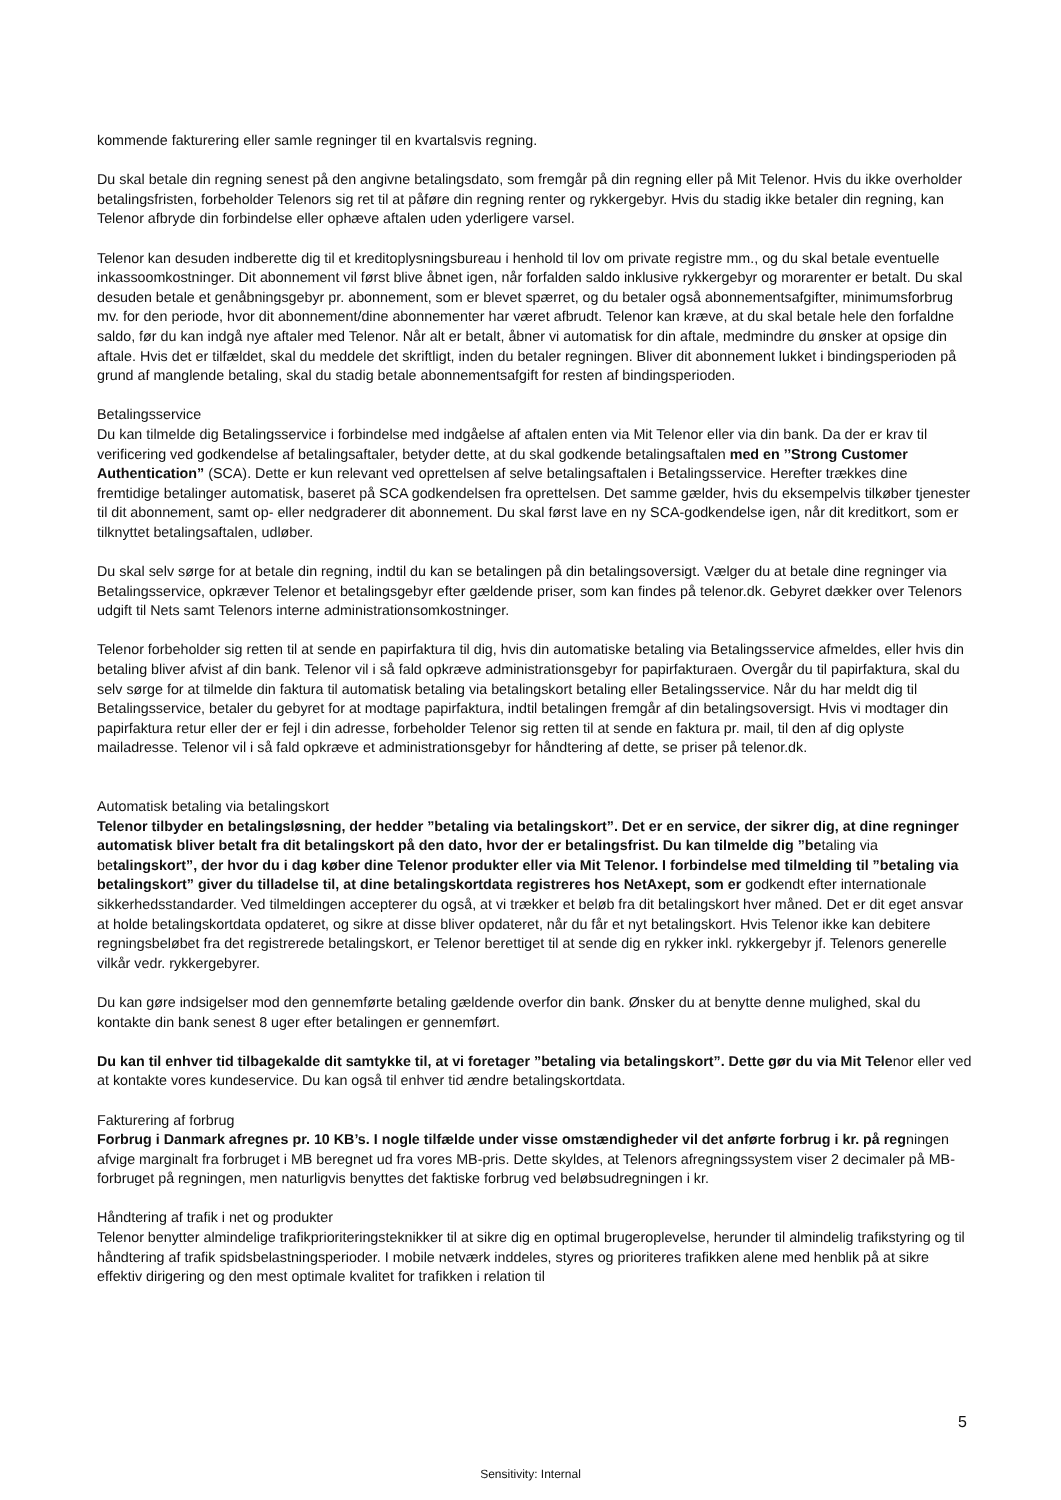kommende fakturering eller samle regninger til en kvartalsvis regning.
Du skal betale din regning senest på den angivne betalingsdato, som fremgår på din regning eller på Mit Telenor. Hvis du ikke overholder betalingsfristen, forbeholder Telenors sig ret til at påføre din regning renter og rykkergebyr. Hvis du stadig ikke betaler din regning, kan Telenor afbryde din forbindelse eller ophæve aftalen uden yderligere varsel.
Telenor kan desuden indberette dig til et kreditoplysningsbureau i henhold til lov om private registre mm., og du skal betale eventuelle inkassoomkostninger. Dit abonnement vil først blive åbnet igen, når forfalden saldo inklusive rykkergebyr og morarenter er betalt. Du skal desuden betale et genåbningsgebyr pr. abonnement, som er blevet spærret, og du betaler også abonnementsafgifter, minimumsforbrug mv. for den periode, hvor dit abonnement/dine abonnementer har været afbrudt. Telenor kan kræve, at du skal betale hele den forfaldne saldo, før du kan indgå nye aftaler med Telenor. Når alt er betalt, åbner vi automatisk for din aftale, medmindre du ønsker at opsige din aftale. Hvis det er tilfældet, skal du meddele det skriftligt, inden du betaler regningen. Bliver dit abonnement lukket i bindingsperioden på grund af manglende betaling, skal du stadig betale abonnementsafgift for resten af bindingsperioden.
Betalingsservice
Du kan tilmelde dig Betalingsservice i forbindelse med indgåelse af aftalen enten via Mit Telenor eller via din bank. Da der er krav til verificering ved godkendelse af betalingsaftaler, betyder dette, at du skal godkende betalingsaftalen med en ’’Strong Customer Authentication” (SCA). Dette er kun relevant ved oprettelsen af selve betalingsaftalen i Betalingsservice. Herefter trækkes dine fremtidige betalinger automatisk, baseret på SCA godkendelsen fra oprettelsen. Det samme gælder, hvis du eksempelvis tilkøber tjenester til dit abonnement, samt op- eller nedgraderer dit abonnement. Du skal først lave en ny SCA-godkendelse igen, når dit kreditkort, som er tilknyttet betalingsaftalen, udløber.
Du skal selv sørge for at betale din regning, indtil du kan se betalingen på din betalingsoversigt. Vælger du at betale dine regninger via Betalingsservice, opkræver Telenor et betalingsgebyr efter gældende priser, som kan findes på telenor.dk. Gebyret dækker over Telenors udgift til Nets samt Telenors interne administrationsomkostninger.
Telenor forbeholder sig retten til at sende en papirfaktura til dig, hvis din automatiske betaling via Betalingsservice afmeldes, eller hvis din betaling bliver afvist af din bank. Telenor vil i så fald opkræve administrationsgebyr for papirfakturaen. Overgår du til papirfaktura, skal du selv sørge for at tilmelde din faktura til automatisk betaling via betalingskort betaling eller Betalingsservice. Når du har meldt dig til Betalingsservice, betaler du gebyret for at modtage papirfaktura, indtil betalingen fremgår af din betalingsoversigt. Hvis vi modtager din papirfaktura retur eller der er fejl i din adresse, forbeholder Telenor sig retten til at sende en faktura pr. mail, til den af dig oplyste mailadresse. Telenor vil i så fald opkræve et administrationsgebyr for håndtering af dette, se priser på telenor.dk.
Automatisk betaling via betalingskort
Telenor tilbyder en betalingsløsning, der hedder ”betaling via betalingskort”. Det er en service, der sikrer dig, at dine regninger automatisk bliver betalt fra dit betalingskort på den dato, hvor der er betalingsfrist. Du kan tilmelde dig ”betaling via betalingskort”, der hvor du i dag køber dine Telenor produkter eller via Mit Telenor. I forbindelse med tilmelding til ”betaling via betalingskort” giver du tilladelse til, at dine betalingskortdata registreres hos NetAxept, som er godkendt efter internationale sikkerhedsstandarder. Ved tilmeldingen accepterer du også, at vi trækker et beløb fra dit betalingskort hver måned. Det er dit eget ansvar at holde betalingskortdata opdateret, og sikre at disse bliver opdateret, når du får et nyt betalingskort. Hvis Telenor ikke kan debitere regningsbeløbet fra det registrerede betalingskort, er Telenor berettiget til at sende dig en rykker inkl. rykkergebyr jf. Telenors generelle vilkår vedr. rykkergebyrer.
Du kan gøre indsigelser mod den gennemførte betaling gældende overfor din bank. Ønsker du at benytte denne mulighed, skal du kontakte din bank senest 8 uger efter betalingen er gennemført.
Du kan til enhver tid tilbagekalde dit samtykke til, at vi foretager ”betaling via betalingskort”. Dette gør du via Mit Telenor eller ved at kontakte vores kundeservice. Du kan også til enhver tid ændre betalingskortdata.
Fakturering af forbrug
Forbrug i Danmark afregnes pr. 10 KB’s. I nogle tilfælde under visse omstændigheder vil det anførte forbrug i kr. på regningen afvige marginalt fra forbruget i MB beregnet ud fra vores MB-pris. Dette skyldes, at Telenors afregningssystem viser 2 decimaler på MB-forbruget på regningen, men naturligvis benyttes det faktiske forbrug ved beløbsudregningen i kr.
Håndtering af trafik i net og produkter
Telenor benytter almindelige trafikprioriteringsteknikker til at sikre dig en optimal brugeroplevelse, herunder til almindelig trafikstyring og til håndtering af trafik spidsbelastningsperioder. I mobile netværk inddeles, styres og prioriteres trafikken alene med henblik på at sikre effektiv dirigering og den mest optimale kvalitet for trafikken i relation til
5
Sensitivity: Internal